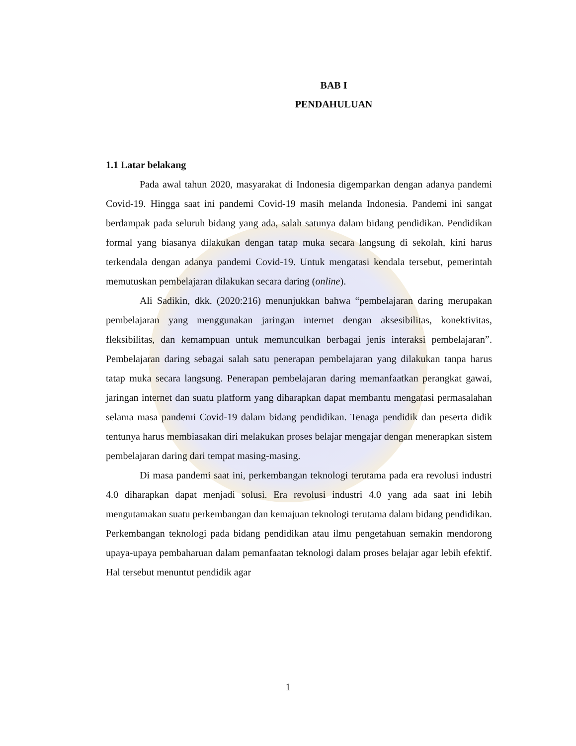BAB I
PENDAHULUAN
1.1 Latar belakang
Pada awal tahun 2020, masyarakat di Indonesia digemparkan dengan adanya pandemi Covid-19. Hingga saat ini pandemi Covid-19 masih melanda Indonesia. Pandemi ini sangat berdampak pada seluruh bidang yang ada, salah satunya dalam bidang pendidikan. Pendidikan formal yang biasanya dilakukan dengan tatap muka secara langsung di sekolah, kini harus terkendala dengan adanya pandemi Covid-19. Untuk mengatasi kendala tersebut, pemerintah memutuskan pembelajaran dilakukan secara daring (online).
Ali Sadikin, dkk. (2020:216) menunjukkan bahwa “pembelajaran daring merupakan pembelajaran yang menggunakan jaringan internet dengan aksesibilitas, konektivitas, fleksibilitas, dan kemampuan untuk memunculkan berbagai jenis interaksi pembelajaran”. Pembelajaran daring sebagai salah satu penerapan pembelajaran yang dilakukan tanpa harus tatap muka secara langsung. Penerapan pembelajaran daring memanfaatkan perangkat gawai, jaringan internet dan suatu platform yang diharapkan dapat membantu mengatasi permasalahan selama masa pandemi Covid-19 dalam bidang pendidikan. Tenaga pendidik dan peserta didik tentunya harus membiasakan diri melakukan proses belajar mengajar dengan menerapkan sistem pembelajaran daring dari tempat masing-masing.
Di masa pandemi saat ini, perkembangan teknologi terutama pada era revolusi industri 4.0 diharapkan dapat menjadi solusi. Era revolusi industri 4.0 yang ada saat ini lebih mengutamakan suatu perkembangan dan kemajuan teknologi terutama dalam bidang pendidikan. Perkembangan teknologi pada bidang pendidikan atau ilmu pengetahuan semakin mendorong upaya-upaya pembaharuan dalam pemanfaatan teknologi dalam proses belajar agar lebih efektif. Hal tersebut menuntut pendidik agar
1